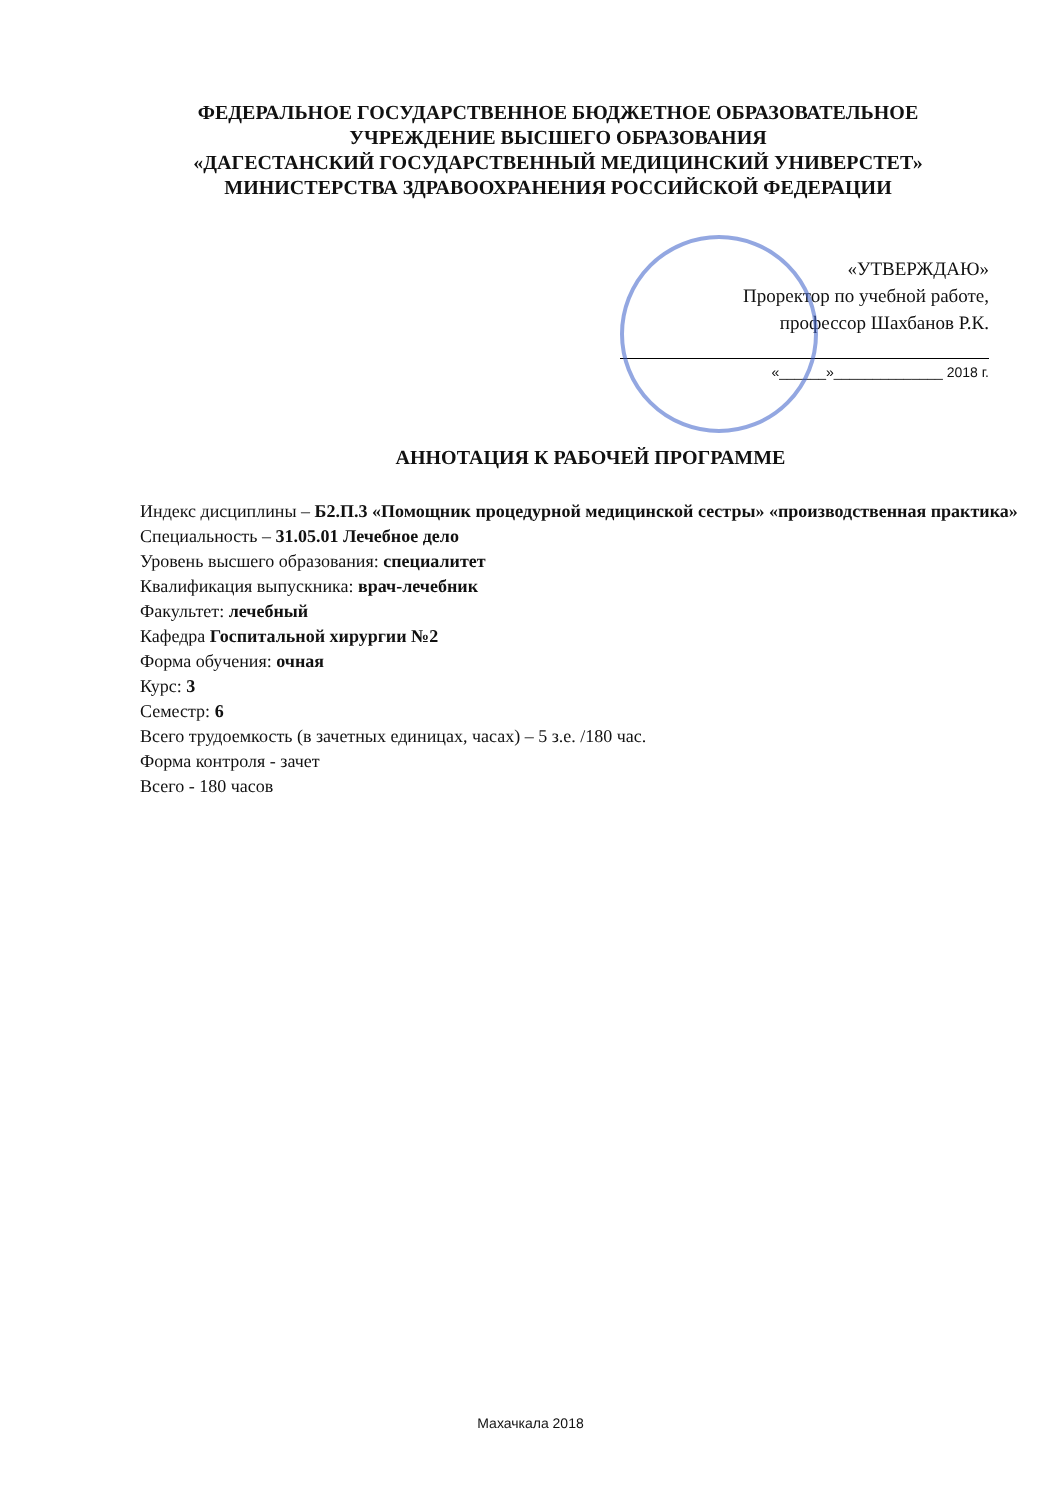ФЕДЕРАЛЬНОЕ ГОСУДАРСТВЕННОЕ БЮДЖЕТНОЕ ОБРАЗОВАТЕЛЬНОЕ
УЧРЕЖДЕНИЕ ВЫСШЕГО ОБРАЗОВАНИЯ
«ДАГЕСТАНСКИЙ ГОСУДАРСТВЕННЫЙ МЕДИЦИНСКИЙ УНИВЕРСТЕТ»
МИНИСТЕРСТВА ЗДРАВООХРАНЕНИЯ РОССИЙСКОЙ ФЕДЕРАЦИИ
«УТВЕРЖДАЮ»
Проректор по учебной работе,
профессор Шахбанов Р.К.
«______»______________ 2018 г.
АННОТАЦИЯ К РАБОЧЕЙ ПРОГРАММЕ
Индекс дисциплины – Б2.П.3 «Помощник процедурной медицинской сестры» «производственная практика»
Специальность – 31.05.01 Лечебное дело
Уровень высшего образования: специалитет
Квалификация выпускника: врач-лечебник
Факультет: лечебный
Кафедра Госпитальной хирургии №2
Форма обучения: очная
Курс: 3
Семестр: 6
Всего трудоемкость (в зачетных единицах, часах) – 5 з.е. /180 час.
Форма контроля - зачет
Всего - 180 часов
Махачкала 2018